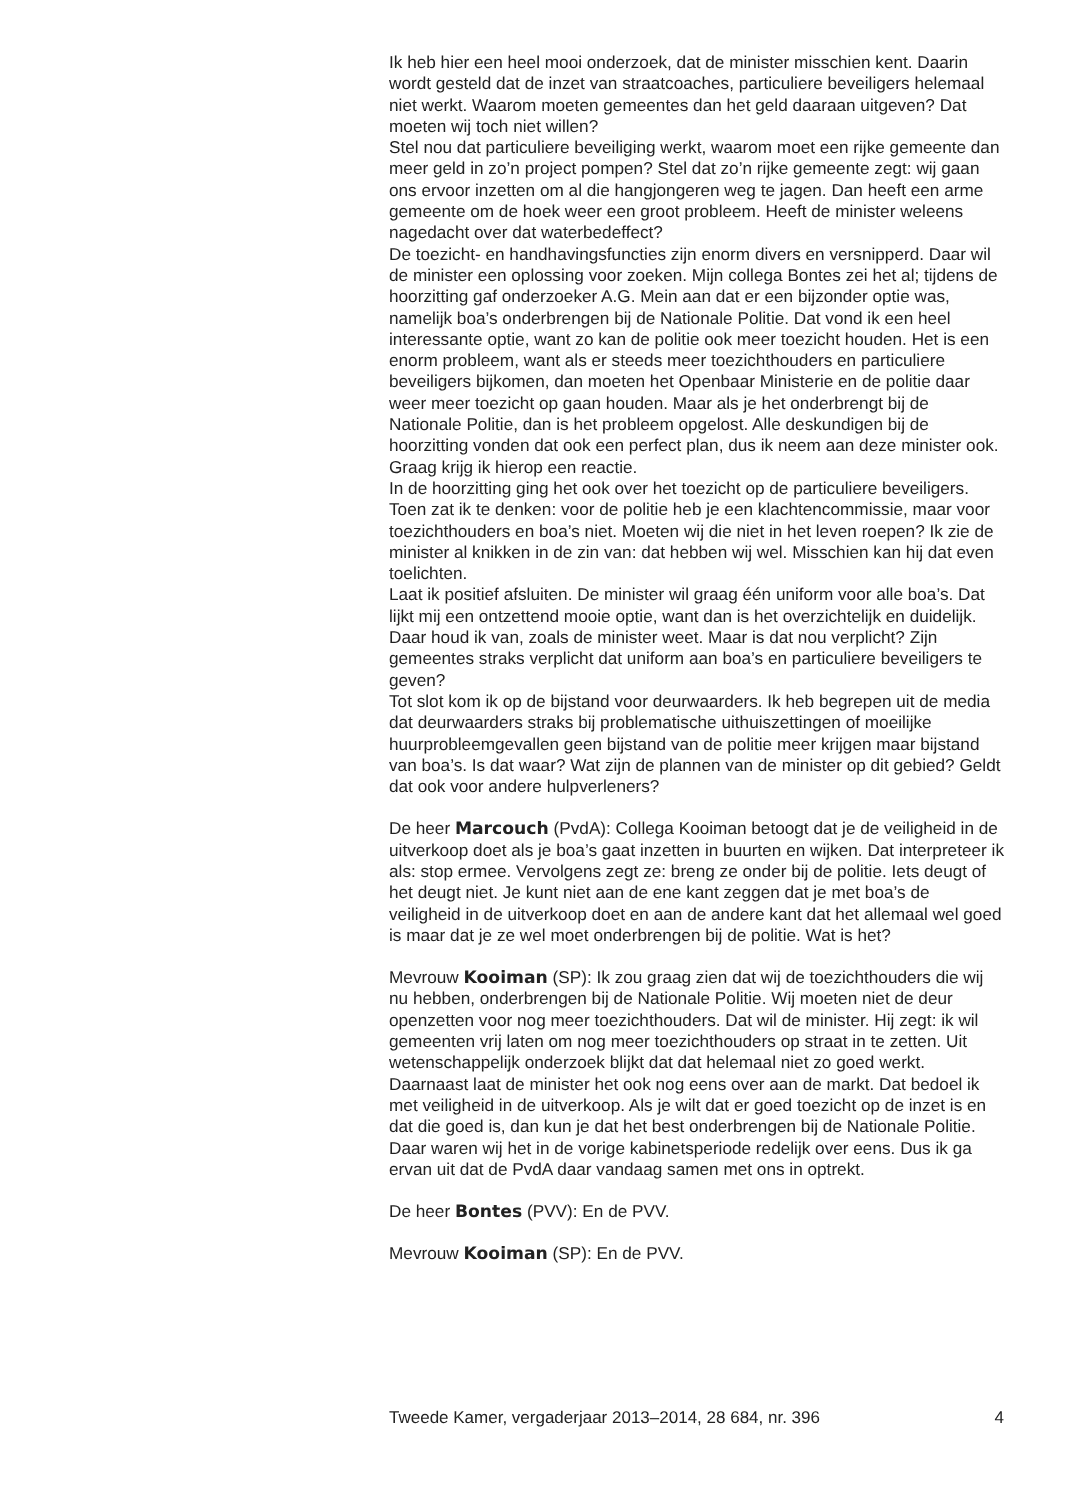Ik heb hier een heel mooi onderzoek, dat de minister misschien kent. Daarin wordt gesteld dat de inzet van straatcoaches, particuliere beveiligers helemaal niet werkt. Waarom moeten gemeentes dan het geld daaraan uitgeven? Dat moeten wij toch niet willen?
Stel nou dat particuliere beveiliging werkt, waarom moet een rijke gemeente dan meer geld in zo’n project pompen? Stel dat zo’n rijke gemeente zegt: wij gaan ons ervoor inzetten om al die hangjongeren weg te jagen. Dan heeft een arme gemeente om de hoek weer een groot probleem. Heeft de minister weleens nagedacht over dat waterbedeffect?
De toezicht- en handhavingsfuncties zijn enorm divers en versnipperd. Daar wil de minister een oplossing voor zoeken. Mijn collega Bontes zei het al; tijdens de hoorzitting gaf onderzoeker A.G. Mein aan dat er een bijzonder optie was, namelijk boa’s onderbrengen bij de Nationale Politie. Dat vond ik een heel interessante optie, want zo kan de politie ook meer toezicht houden. Het is een enorm probleem, want als er steeds meer toezichthouders en particuliere beveiligers bijkomen, dan moeten het Openbaar Ministerie en de politie daar weer meer toezicht op gaan houden. Maar als je het onderbrengt bij de Nationale Politie, dan is het probleem opgelost. Alle deskundigen bij de hoorzitting vonden dat ook een perfect plan, dus ik neem aan deze minister ook. Graag krijg ik hierop een reactie.
In de hoorzitting ging het ook over het toezicht op de particuliere beveiligers. Toen zat ik te denken: voor de politie heb je een klachtencommissie, maar voor toezichthouders en boa’s niet. Moeten wij die niet in het leven roepen? Ik zie de minister al knikken in de zin van: dat hebben wij wel. Misschien kan hij dat even toelichten.
Laat ik positief afsluiten. De minister wil graag één uniform voor alle boa’s. Dat lijkt mij een ontzettend mooie optie, want dan is het overzichtelijk en duidelijk. Daar houd ik van, zoals de minister weet. Maar is dat nou verplicht? Zijn gemeentes straks verplicht dat uniform aan boa’s en particuliere beveiligers te geven?
Tot slot kom ik op de bijstand voor deurwaarders. Ik heb begrepen uit de media dat deurwaarders straks bij problematische uithuiszettingen of moeilijke huurprobleemgevallen geen bijstand van de politie meer krijgen maar bijstand van boa’s. Is dat waar? Wat zijn de plannen van de minister op dit gebied? Geldt dat ook voor andere hulpverleners?
De heer Marcouch (PvdA): Collega Kooiman betoogt dat je de veiligheid in de uitverkoop doet als je boa’s gaat inzetten in buurten en wijken. Dat interpreteer ik als: stop ermee. Vervolgens zegt ze: breng ze onder bij de politie. Iets deugt of het deugt niet. Je kunt niet aan de ene kant zeggen dat je met boa’s de veiligheid in de uitverkoop doet en aan de andere kant dat het allemaal wel goed is maar dat je ze wel moet onderbrengen bij de politie. Wat is het?
Mevrouw Kooiman (SP): Ik zou graag zien dat wij de toezichthouders die wij nu hebben, onderbrengen bij de Nationale Politie. Wij moeten niet de deur openzetten voor nog meer toezichthouders. Dat wil de minister. Hij zegt: ik wil gemeenten vrij laten om nog meer toezichthouders op straat in te zetten. Uit wetenschappelijk onderzoek blijkt dat dat helemaal niet zo goed werkt. Daarnaast laat de minister het ook nog eens over aan de markt. Dat bedoel ik met veiligheid in de uitverkoop. Als je wilt dat er goed toezicht op de inzet is en dat die goed is, dan kun je dat het best onderbrengen bij de Nationale Politie. Daar waren wij het in de vorige kabinetsperiode redelijk over eens. Dus ik ga ervan uit dat de PvdA daar vandaag samen met ons in optrekt.
De heer Bontes (PVV): En de PVV.
Mevrouw Kooiman (SP): En de PVV.
Tweede Kamer, vergaderjaar 2013–2014, 28 684, nr. 396 4